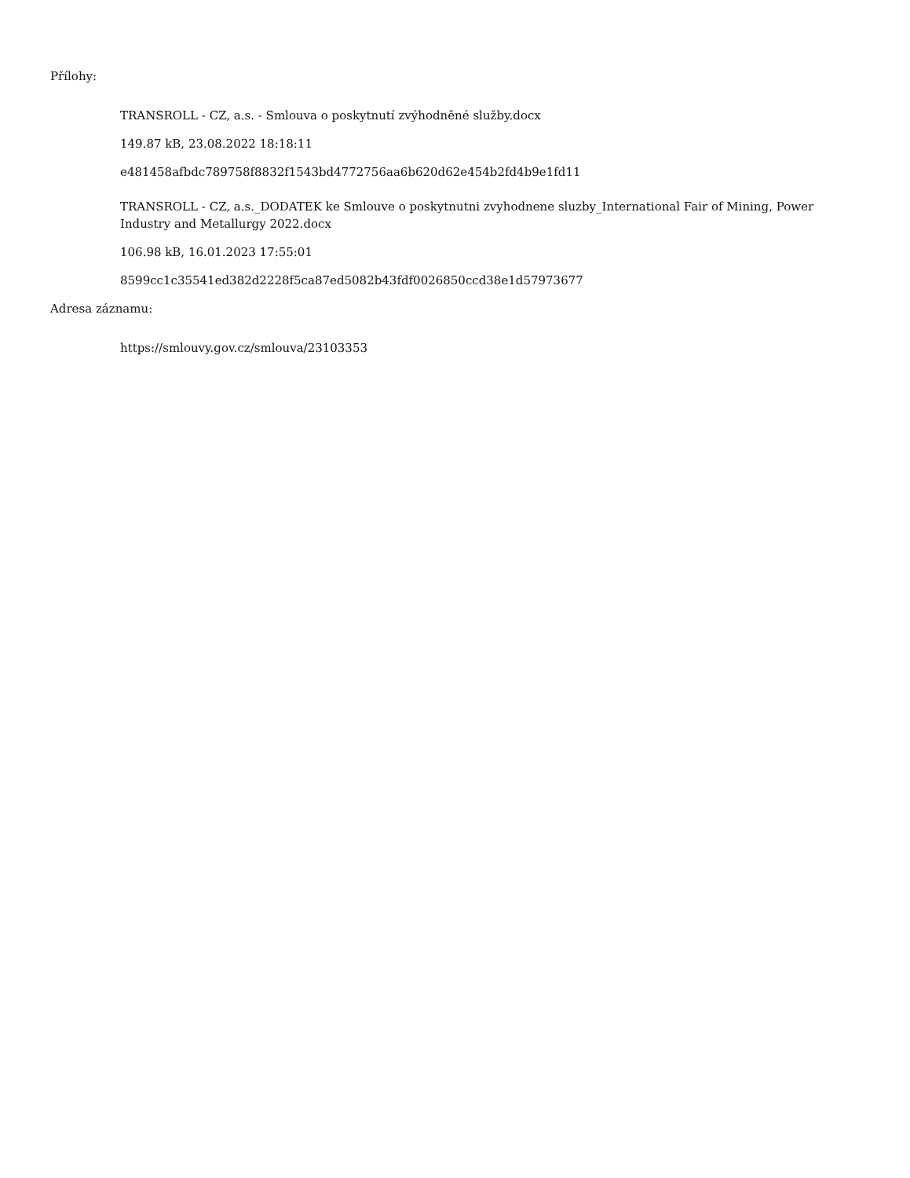Přílohy:
TRANSROLL - CZ, a.s. - Smlouva o poskytnutí zvýhodněné služby.docx
149.87 kB, 23.08.2022 18:18:11
e481458afbdc789758f8832f1543bd4772756aa6b620d62e454b2fd4b9e1fd11
TRANSROLL - CZ, a.s._DODATEK ke Smlouve o poskytnutni zvyhodnene sluzby_International Fair of Mining, Power Industry and Metallurgy 2022.docx
106.98 kB, 16.01.2023 17:55:01
8599cc1c35541ed382d2228f5ca87ed5082b43fdf0026850ccd38e1d57973677
Adresa záznamu:
https://smlouvy.gov.cz/smlouva/23103353